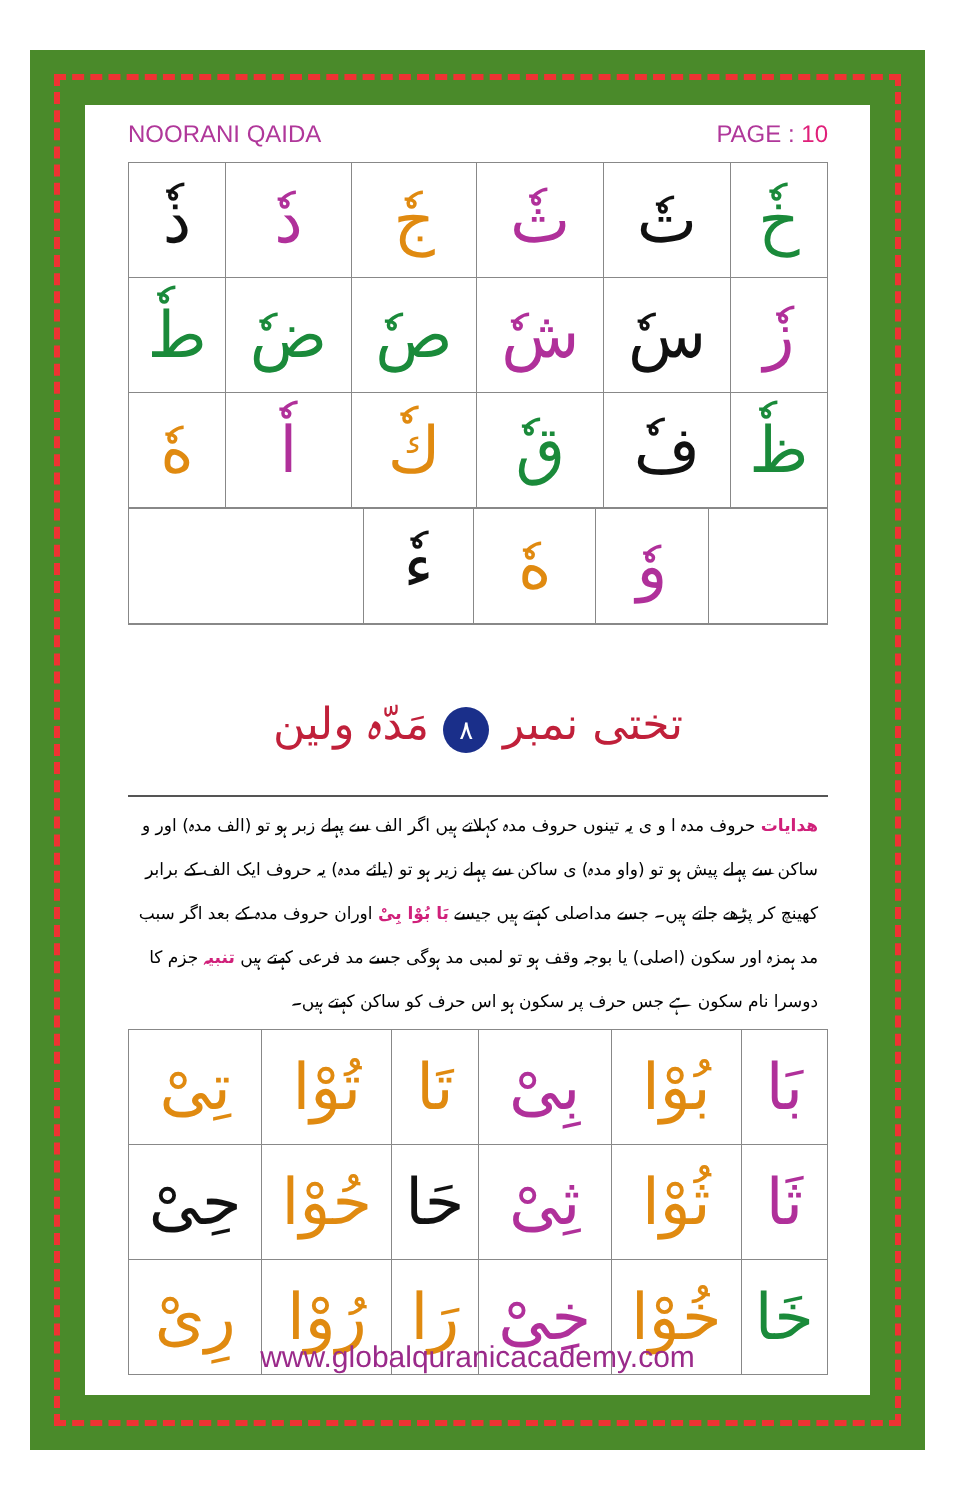NOORANI QAIDA PAGE : 10
| خٗ | تٗ | ثٗ | جٗ | دٗ | ذٗ |
| زٗ | سٗ | شٗ | صٗ | ضٗ | طٗ |
| ظٗ | فٗ | قٗ | كٗ | اٗ | هٗ |
| | وٗ | هٗ | ءٗ | |
تختی نمبر ٨ مَدّہ ولین
ھدایات حروف مدہ ا و ی یہ تینوں حروف مدہ کہلاتے ہیں اگر الف سے پہلے زبر ہو تو (الف مدہ) اور و ساکن سے پہلے پیش ہو تو (واو مدہ) ی ساکن سے پہلے زیر ہو تو (یائے مدہ) یہ حروف ایک الف کے برابر کھینچ کر پڑھے جاتے ہیں۔ جسے مداصلی کہتے ہیں جیسے بَا بُوْا بِیْ اوران حروف مدہ کے بعد اگر سبب مد ہمزہ اور سکون (اصلی) یا بوجہ وقف ہو تو لمبی مد ہوگی جسے مد فرعی کہتے ہیں تنبیہ جزم کا دوسرا نام سکون ہے جس حرف پر سکون ہو اس حرف کو ساکن کہتے ہیں۔
| بَا | بُوْا | بِیْ | تَا | تُوْا | تِیْ |
| ثَا | ثُوْا | ثِیْ | حَا | حُوْا | حِیْ |
| خَا | خُوْا | خِیْ | رَا | رُوْا | رِیْ |
www.globalquranicacademy.com